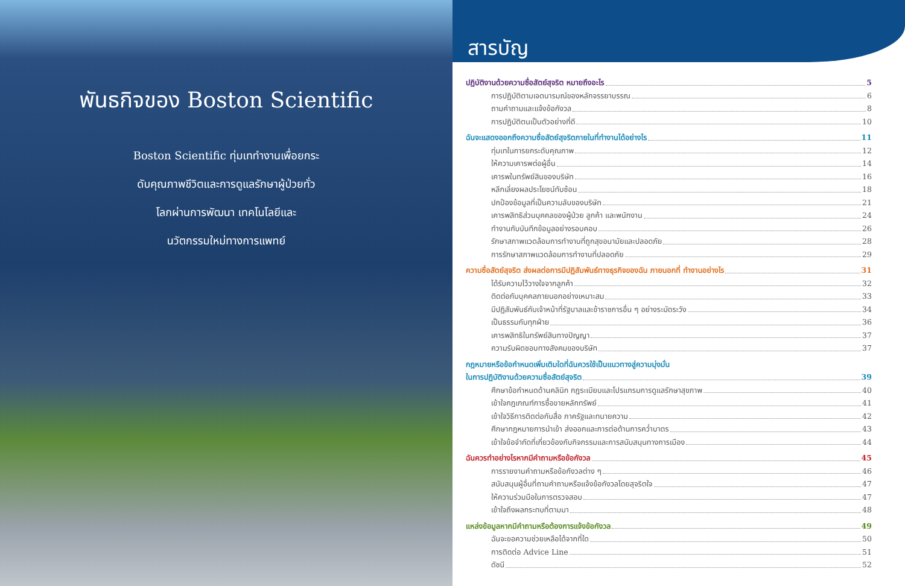พันธกิจของ Boston Scientific
Boston Scientific ทุ่มเททำงานเพื่อยกระ
ดับคุณภาพชีวิตและการดูแลรักษาผู้ป่วยทั่ว
โลกผ่านการพัฒนา เทคโนโลยีและ
นวัตกรรมใหม่ทางการแพทย์
สารบัญ
ปฏิบัติงานด้วยความซื่อสัตย์สุจริต หมายถึงอะไร 5
การปฏิบัติตามเจตนารมณ์ของหลักจรรยาบรรณ 6
ถามคำถามและแจ้งข้อกังวล 8
การปฏิบัติตนเป็นตัวอย่างที่ดี 10
ฉันจะแสดงออกถึงความซื่อสัตย์สุจริตภายในที่ทำงานได้อย่างไร 11
ทุ่มเทในการยกระดับคุณภาพ 12
ให้ความเคารพต่อผู้อื่น 14
เคารพในทรัพย์สินของบริษัท 16
หลีกเลี่ยงผลประโยชน์ทับซ้อน 18
ปกป้องข้อมูลที่เป็นความลับของบริษัท 21
เคารพสิทธิส่วนบุคคลของผู้ป่วย ลูกค้า และพนักงาน 24
ทำงานกับบันทึกข้อมูลอย่างรอบคอบ 26
รักษาสภาพแวดล้อมการทำงานที่ถูกสุขอนามัยและปลอดภัย 28
การรักษาสภาพแวดล้อมการทำงานที่ปลอดภัย 29
ความซื่อสัตย์สุจริต ส่งผลต่อการมีปฏิสัมพันธ์ทางธุรกิจของฉัน ภายนอกที่ ทำงานอย่างไร 31
ได้รับความไว้วางใจจากลูกค้า 32
ติดต่อกับบุคคลภายนอกอย่างเหมาะสม 33
มีปฏิสัมพันธ์กับเจ้าหน้าที่รัฐบาลและข้าราชการอื่น ๆ อย่างระมัดระวัง 34
เป็นธรรมกับทุกฝ่าย 36
เคารพสิทธิในทรัพย์สินทางปัญญา 37
ความรับผิดชอบทางสังคมของบริษัท 37
กฎหมายหรือข้อกำหนดเพิ่มเติมใดที่ฉันควรใช้เป็นแนวทางสู่ความมุ่งมั่น
ในการปฏิบัติงานด้วยความซื่อสัตย์สุจริต 39
ศึกษาข้อกำหนดด้านคลินิก กฎระเบียบและโปรแกรมการดูแลรักษาสุขภาพ 40
เข้าใจกฎเกณฑ์การซื้อขายหลักทรัพย์ 41
เข้าใจวิธีการติดต่อกับสื่อ ภาครัฐและทนายความ 42
ศึกษากฎหมายการนำเข้า ส่งออกและการต่อต้านการคว่ำบาตร 43
เข้าใจข้อจำกัดที่เกี่ยวข้องกับกิจกรรมและการสนับสนุนทางการเมือง 44
ฉันควรทำอย่างไรหากมีคำถามหรือข้อกังวล 45
การรายงานคำถามหรือข้อกังวลต่าง ๆ 46
สนับสนุนผู้อื่นที่ถามคำถามหรือแจ้งข้อกังวลโดยสุจริตใจ 47
ให้ความร่วมมือในการตรวจสอบ 47
เข้าใจถึงผลกระทบที่ตามมา 48
แหล่งข้อมูลหากมีคำถามหรือต้องการแจ้งข้อกังวล 49
ฉันจะขอความช่วยเหลือได้จากที่ใด 50
การติดต่อ Advice Line 51
ดัชนี 52